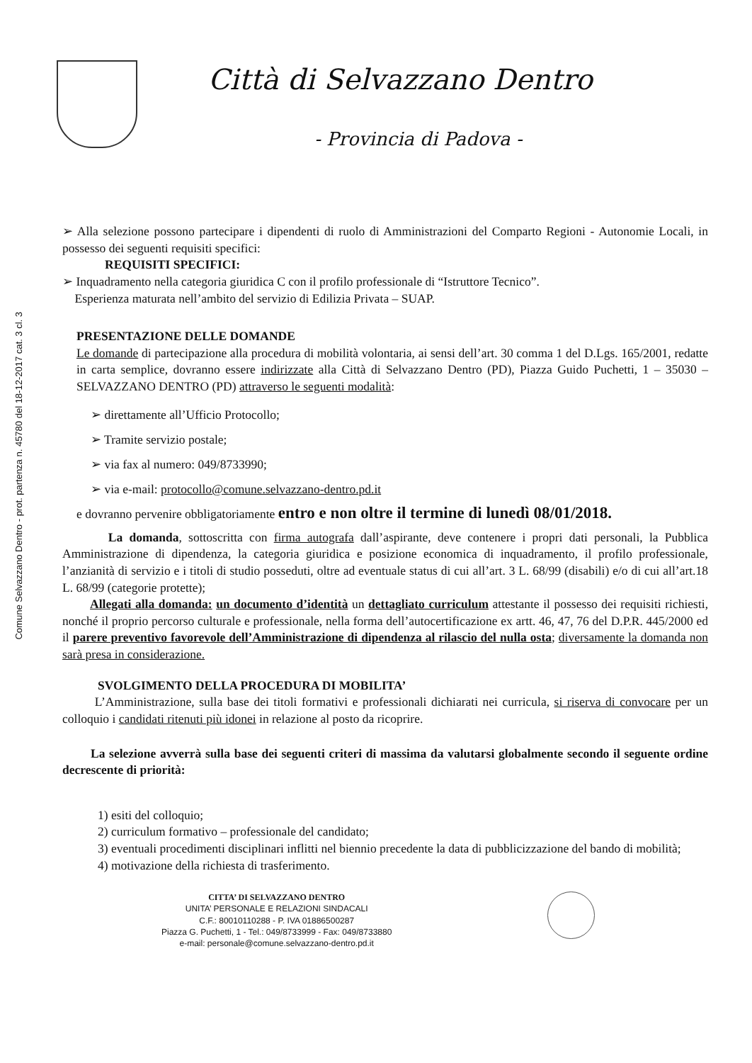Comune Selvazzano Dentro - prot. partenza n. 45780 del 18-12-2017 cat. 3 cl. 3
Città di Selvazzano Dentro
- Provincia di Padova -
➢ Alla selezione possono partecipare i dipendenti di ruolo di Amministrazioni del Comparto Regioni - Autonomie Locali, in possesso dei seguenti requisiti specifici:
REQUISITI SPECIFICI:
➢ Inquadramento nella categoria giuridica C con il profilo professionale di “Istruttore Tecnico”.
Esperienza maturata nell’ambito del servizio di Edilizia Privata – SUAP.
PRESENTAZIONE DELLE DOMANDE
Le domande di partecipazione alla procedura di mobilità volontaria, ai sensi dell’art. 30 comma 1 del D.Lgs. 165/2001, redatte in carta semplice, dovranno essere indirizzate alla Città di Selvazzano Dentro (PD), Piazza Guido Puchetti, 1 – 35030 – SELVAZZANO DENTRO (PD) attraverso le seguenti modalità:
➢ direttamente all’Ufficio Protocollo;
➢ Tramite servizio postale;
➢ via fax al numero: 049/8733990;
➢ via e-mail: protocollo@comune.selvazzano-dentro.pd.it
e dovranno pervenire obbligatoriamente entro e non oltre il termine di lunedì 08/01/2018.
La domanda, sottoscritta con firma autografa dall’aspirante, deve contenere i propri dati personali, la Pubblica Amministrazione di dipendenza, la categoria giuridica e posizione economica di inquadramento, il profilo professionale, l’anzianità di servizio e i titoli di studio posseduti, oltre ad eventuale status di cui all’art. 3 L. 68/99 (disabili) e/o di cui all’art.18 L. 68/99 (categorie protette);
Allegati alla domanda: un documento d’identità un dettagliato curriculum attestante il possesso dei requisiti richiesti, nonché il proprio percorso culturale e professionale, nella forma dell’autocertificazione ex artt. 46, 47, 76 del D.P.R. 445/2000 ed il parere preventivo favorevole dell’Amministrazione di dipendenza al rilascio del nulla osta; diversamente la domanda non sarà presa in considerazione.
SVOLGIMENTO DELLA PROCEDURA DI MOBILITA’
L’Amministrazione, sulla base dei titoli formativi e professionali dichiarati nei curricula, si riserva di convocare per un colloquio i candidati ritenuti più idonei in relazione al posto da ricoprire.
La selezione avverrà sulla base dei seguenti criteri di massima da valutarsi globalmente secondo il seguente ordine decrescente di priorità:
1) esiti del colloquio;
2) curriculum formativo – professionale del candidato;
3) eventuali procedimenti disciplinari inflitti nel biennio precedente la data di pubblicizzazione del bando di mobilità;
4) motivazione della richiesta di trasferimento.
CITTA’ DI SELVAZZANO DENTRO
UNITA’ PERSONALE E RELAZIONI SINDACALI
C.F.: 80010110288 - P. IVA 01886500287
Piazza G. Puchetti, 1 - Tel.: 049/8733999 - Fax: 049/8733880
e-mail: personale@comune.selvazzano-dentro.pd.it